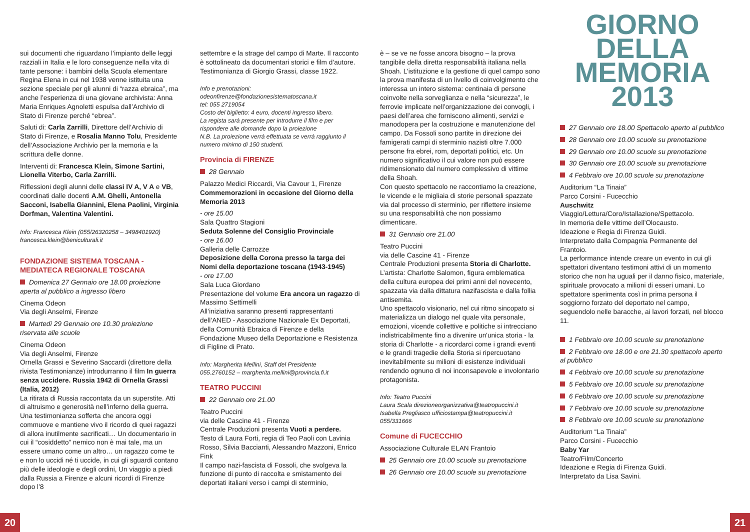sui documenti che riguardano l’impianto delle leggi razziali in Italia e le loro conseguenze nella vita di tante persone: i bambini della Scuola elementare Regina Elena in cui nel 1938 venne istituita una sezione speciale per gli alunni di “razza ebraica”, ma anche l’esperienza di una giovane archivista: Anna Maria Enriques Agnoletti espulsa dall’Archivio di Stato di Firenze perché “ebrea”.
Saluti di: Carla Zarrilli, Direttore dell’Archivio di Stato di Firenze, e Rosalia Manno Tolu, Presidente dell’Associazione Archivio per la memoria e la scrittura delle donne.
Interventi di: Francesca Klein, Simone Sartini, Lionella Viterbo, Carla Zarrilli.
Riflessioni degli alunni delle classi IV A, V A e VB, coordinati dalle docenti A.M. Ghelli, Antonella Sacconi, Isabella Giannini, Elena Paolini, Virginia Dorfman, Valentina Valentini.
Info: Francesca Klein (055/26320258 – 3498401920)
francesca.klein@beniculturali.it
FONDAZIONE SISTEMA TOSCANA - MEDIATECA REGIONALE TOSCANA
Domenica 27 Gennaio ore 18.00 proiezione aperta al pubblico a ingresso libero
Cinema Odeon
Via degli Anselmi, Firenze
Martedì 29 Gennaio ore 10.30 proiezione riservata alle scuole
Cinema Odeon
Via degli Anselmi, Firenze
Ornella Grassi e Severino Saccardi (direttore della rivista Testimonianze) introdurranno il film In guerra senza uccidere. Russia 1942 di Ornella Grassi (Italia, 2012)
La ritirata di Russia raccontata da un superstite. Atti di altruismo e generosità nell’inferno della guerra. Una testimonianza sofferta che ancora oggi commuove e mantiene vivo il ricordo di quei ragazzi di allora inutilmente sacrificati… Un documentario in cui il “cosiddetto” nemico non è mai tale, ma un essere umano come un altro… un ragazzo come te e non lo uccidi né ti uccide, in cui gli sguardi contano più delle ideologie e degli ordini, Un viaggio a piedi dalla Russia a Firenze e alcuni ricordi di Firenze dopo l’8
settembre e la strage del campo di Marte. Il racconto è sottolineato da documentari storici e film d’autore. Testimonianza di Giorgio Grassi, classe 1922.
Info e prenotazioni:
odeonfirenze@fondazionesistematoscana.it
tel: 055 2719054
Costo del biglietto: 4 euro, docenti ingresso libero.
La regista sarà presente per introdurre il film e per rispondere alle domande dopo la proiezione
N.B. La proiezione verrà effettuata se verrà raggiunto il numero minimo di 150 studenti.
Provincia di FIRENZE
28 Gennaio
Palazzo Medici Riccardi, Via Cavour 1, Firenze
Commemorazioni in occasione del Giorno della Memoria 2013
- ore 15.00
Sala Quattro Stagioni
Seduta Solenne del Consiglio Provinciale
- ore 16.00
Galleria delle Carrozze
Deposizione della Corona presso la targa dei Nomi della deportazione toscana (1943-1945)
- ore 17.00
Sala Luca Giordano
Presentazione del volume Era ancora un ragazzo di Massimo Settimelli
All’iniziativa saranno presenti rappresentanti dell’ANED - Associazione Nazionale Ex Deportati, della Comunità Ebraica di Firenze e della Fondazione Museo della Deportazione e Resistenza di Figline di Prato.
Info: Margherita Mellini, Staff del Presidente
055.2760152 – margherita.mellini@provincia.fi.it
TEATRO PUCCINI
22 Gennaio ore 21.00
Teatro Puccini
via delle Cascine 41 - Firenze
Centrale Produzioni presenta Vuoti a perdere.
Testo di Laura Forti, regia di Teo Paoli con Lavinia Rosso, Silvia Baccianti, Alessandro Mazzoni, Enrico Fink
Il campo nazi-fascista di Fossoli, che svolgeva la funzione di punto di raccolta e smistamento dei deportati italiani verso i campi di sterminio,
è – se ve ne fosse ancora bisogno – la prova tangibile della diretta responsabilità italiana nella Shoah. L’istituzione e la gestione di quel campo sono la prova manifesta di un livello di coinvolgimento che interessa un intero sistema: centinaia di persone coinvolte nella sorveglianza e nella “sicurezza”, le ferrovie implicate nell’organizzazione dei convogli, i paesi dell’area che forniscono alimenti, servizi e manodopera per la costruzione e manutenzione del campo. Da Fossoli sono partite in direzione dei famigerati campi di sterminio nazisti oltre 7.000 persone fra ebrei, rom, deportati politici, etc. Un numero significativo il cui valore non può essere ridimensionato dal numero complessivo di vittime della Shoah.
Con questo spettacolo ne raccontiamo la creazione, le vicende e le migliaia di storie personali spazzate via dal processo di sterminio, per riflettere insieme su una responsabilità che non possiamo dimenticare.
31 Gennaio ore 21.00
Teatro Puccini
via delle Cascine 41 - Firenze
Centrale Produzioni presenta Storia di Charlotte.
L’artista: Charlotte Salomon, figura emblematica della cultura europea dei primi anni del novecento, spazzata via dalla dittatura nazifascista e dalla follia antisemita.
Uno spettacolo visionario, nel cui ritmo sincopato si materializza un dialogo nel quale vita personale, emozioni, vicende collettive e politiche si intrecciano indistricabilmente fino a divenire un'unica storia - la storia di Charlotte - a ricordarci come i grandi eventi e le grandi tragedie della Storia si ripercuotano inevitabilmente su milioni di esistenze individuali rendendo ognuno di noi inconsapevole e involontario protagonista.
Info: Teatro Puccini
Laura Scala direzioneorganizzativa@teatropuccini.it
Isabella Pregliasco ufficiostampa@teatropuccini.it
055/331666
Comune di FUCECCHIO
Associazione Culturale ELAN Frantoio
25 Gennaio ore 10.00 scuole su prenotazione
26 Gennaio ore 10.00 scuole su prenotazione
GIORNO
DELLA
MEMORIA
2013
27 Gennaio ore 18.00 Spettacolo aperto al pubblico
28 Gennaio ore 10.00 scuole su prenotazione
29 Gennaio ore 10.00 scuole su prenotazione
30 Gennaio ore 10.00 scuole su prenotazione
4 Febbraio ore 10.00 scuole su prenotazione
Auditorium “La Tinaia”
Parco Corsini - Fucecchio
Auschwitz
Viaggio/Lettura/Coro/Istallazione/Spettacolo.
In memoria delle vittime dell’Olocausto.
Ideazione e Regia di Firenza Guidi.
Interpretato dalla Compagnia Permanente del Frantoio.
La performance intende creare un evento in cui gli spettatori diventano testimoni attivi di un momento storico che non ha uguali per il danno fisico, materiale, spirituale provocato a milioni di esseri umani. Lo spettatore sperimenta così in prima persona il soggiorno forzato del deportato nel campo, seguendolo nelle baracche, ai lavori forzati, nel blocco 11.
1 Febbraio ore 10.00 scuole su prenotazione
2 Febbraio ore 18.00 e ore 21.30 spettacolo aperto al pubblico
4 Febbraio ore 10.00 scuole su prenotazione
5 Febbraio ore 10.00 scuole su prenotazione
6 Febbraio ore 10.00 scuole su prenotazione
7 Febbraio ore 10.00 scuole su prenotazione
8 Febbraio ore 10.00 scuole su prenotazione
Auditorium “La Tinaia”
Parco Corsini - Fucecchio
Baby Yar
Teatro/Film/Concerto
Ideazione e Regia di Firenza Guidi.
Interpretato da Lisa Savini.
20 21